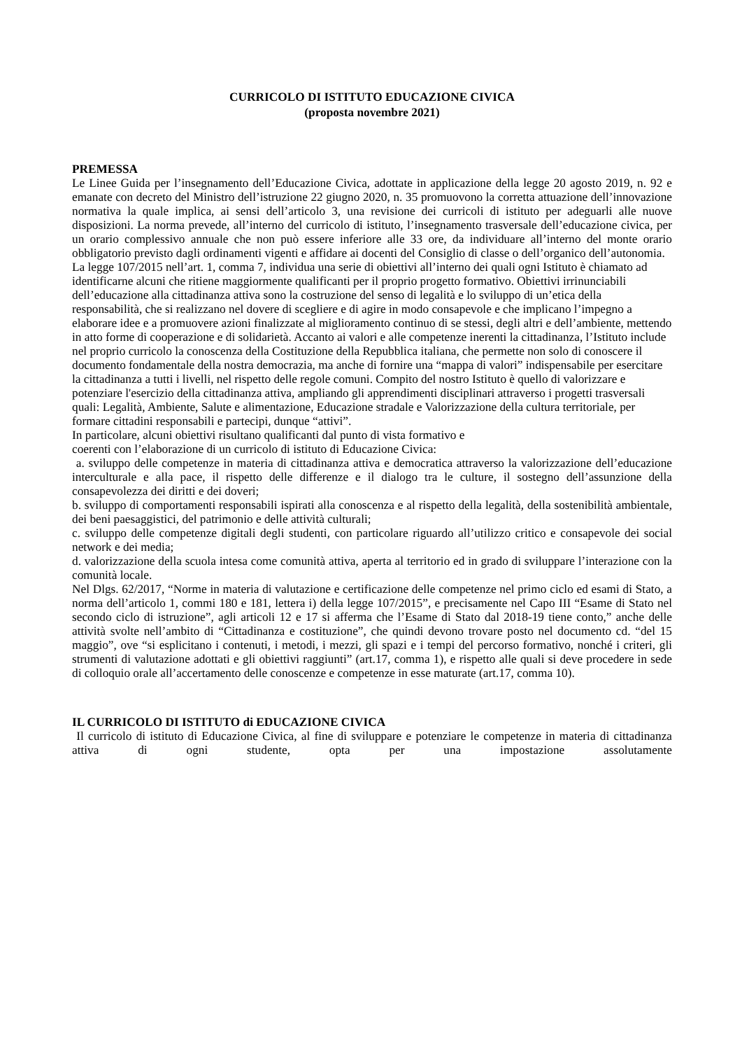CURRICOLO DI ISTITUTO EDUCAZIONE CIVICA
(proposta novembre 2021)
PREMESSA
Le Linee Guida per l’insegnamento dell’Educazione Civica, adottate in applicazione della legge 20 agosto 2019, n. 92 e emanate con decreto del Ministro dell’istruzione 22 giugno 2020, n. 35 promuovono la corretta attuazione dell’innovazione normativa la quale implica, ai sensi dell’articolo 3, una revisione dei curricoli di istituto per adeguarli alle nuove disposizioni. La norma prevede, all’interno del curricolo di istituto, l’insegnamento trasversale dell’educazione civica, per un orario complessivo annuale che non può essere inferiore alle 33 ore, da individuare all’interno del monte orario obbligatorio previsto dagli ordinamenti vigenti e affidare ai docenti del Consiglio di classe o dell’organico dell’autonomia.
La legge 107/2015 nell’art. 1, comma 7, individua una serie di obiettivi all’interno dei quali ogni Istituto è chiamato ad identificarne alcuni che ritiene maggiormente qualificanti per il proprio progetto formativo. Obiettivi irrinunciabili dell’educazione alla cittadinanza attiva sono la costruzione del senso di legalità e lo sviluppo di un’etica della responsabilità, che si realizzano nel dovere di scegliere e di agire in modo consapevole e che implicano l’impegno a elaborare idee e a promuovere azioni finalizzate al miglioramento continuo di se stessi, degli altri e dell’ambiente, mettendo in atto forme di cooperazione e di solidarietà. Accanto ai valori e alle competenze inerenti la cittadinanza, l’Istituto include nel proprio curricolo la conoscenza della Costituzione della Repubblica italiana, che permette non solo di conoscere il documento fondamentale della nostra democrazia, ma anche di fornire una “mappa di valori” indispensabile per esercitare la cittadinanza a tutti i livelli, nel rispetto delle regole comuni. Compito del nostro Istituto è quello di valorizzare e potenziare l'esercizio della cittadinanza attiva, ampliando gli apprendimenti disciplinari attraverso i progetti trasversali quali: Legalità, Ambiente, Salute e alimentazione, Educazione stradale e Valorizzazione della cultura territoriale, per formare cittadini responsabili e partecipi, dunque “attivi”.
In particolare, alcuni obiettivi risultano qualificanti dal punto di vista formativo e
coerenti con l’elaborazione di un curricolo di istituto di Educazione Civica:
a. sviluppo delle competenze in materia di cittadinanza attiva e democratica attraverso la valorizzazione dell’educazione interculturale e alla pace, il rispetto delle differenze e il dialogo tra le culture, il sostegno dell’assunzione della consapevolezza dei diritti e dei doveri;
b. sviluppo di comportamenti responsabili ispirati alla conoscenza e al rispetto della legalità, della sostenibilità ambientale, dei beni paesaggistici, del patrimonio e delle attività culturali;
c. sviluppo delle competenze digitali degli studenti, con particolare riguardo all’utilizzo critico e consapevole dei social network e dei media;
d. valorizzazione della scuola intesa come comunità attiva, aperta al territorio ed in grado di sviluppare l’interazione con la comunità locale.
Nel Dlgs. 62/2017, “Norme in materia di valutazione e certificazione delle competenze nel primo ciclo ed esami di Stato, a norma dell’articolo 1, commi 180 e 181, lettera i) della legge 107/2015”, e precisamente nel Capo III “Esame di Stato nel secondo ciclo di istruzione”, agli articoli 12 e 17 si afferma che l’Esame di Stato dal 2018-19 tiene conto,” anche delle attività svolte nell’ambito di “Cittadinanza e costituzione”, che quindi devono trovare posto nel documento cd. “del 15 maggio”, ove “si esplicitano i contenuti, i metodi, i mezzi, gli spazi e i tempi del percorso formativo, nonché i criteri, gli strumenti di valutazione adottati e gli obiettivi raggiunti” (art.17, comma 1), e rispetto alle quali si deve procedere in sede di colloquio orale all’accertamento delle conoscenze e competenze in esse maturate (art.17, comma 10).
IL CURRICOLO DI ISTITUTO di EDUCAZIONE CIVICA
Il curricolo di istituto di Educazione Civica, al fine di sviluppare e potenziare le competenze in materia di cittadinanza attiva di ogni studente, opta per una impostazione assolutamente